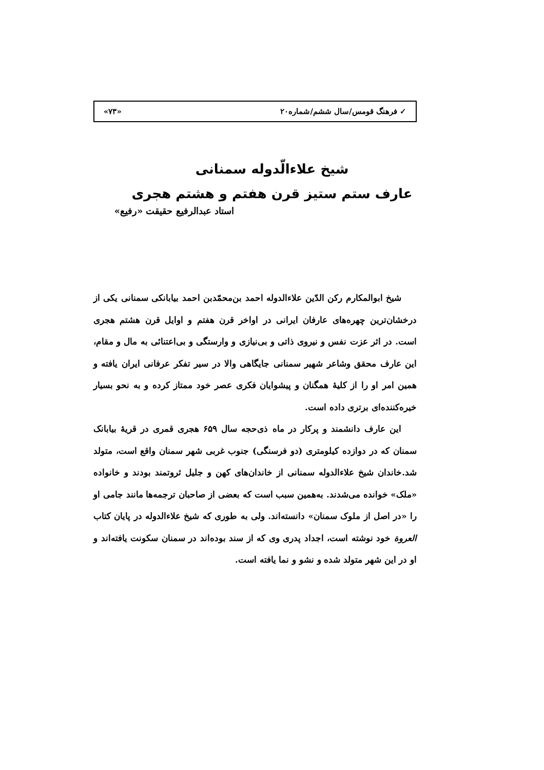✓ فرهنگ قومس/سال ششم/شماره۲۰ «۷۳»
شیخ علاءالّدوله سمنانی
عارف ستم ستیز قرن هفتم و هشتم هجری
استاد عبدالرفیع حقیقت «رفیع»
شیخ ابوالمکارم رکن الدّین علاءالدوله احمد بن‌محمّدبن احمد بیابانکی سمنانی یکی از درخشان‌ترین چهره‌های عارفان ایرانی در اواخر قرن هفتم و اوایل قرن هشتم هجری است. در اثر عزت نفس و نیروی ذاتی و بی‌نیازی و وارستگی و بی‌اعتنائی به مال و مقام، این عارف محقق وشاعر شهیر سمنانی جایگاهی والا در سیر تفکر عرفانی ایران یافته و همین امر او را از کلیهٔ همگنان و پیشوایان فکری عصر خود ممتاز کرده و به نحو بسیار خیره‌کننده‌ای برتری داده است.
این عارف دانشمند و پرکار در ماه ذی‌حجه سال ۶۵۹ هجری قمری در قریهٔ بیابانک سمنان که در دوازده کیلومتری (دو فرسنگی) جنوب غربی شهر سمنان واقع است، متولد شد.خاندان شیخ علاءالدوله سمنانی از خاندان‌های کهن و جلیل ثروتمند بودند و خانواده «ملک» خوانده می‌شدند. به‌همین سبب است که بعضی از صاحبان ترجمه‌ها مانند جامی او را «در اصل از ملوک سمنان» دانسته‌اند. ولی به طوری که شیخ علاءالدوله در پایان کتاب العروة خود نوشته است، اجداد پدری وی که از سند بوده‌اند در سمنان سکونت یافته‌اند و او در این شهر متولد شده و نشو و نما یافته است.